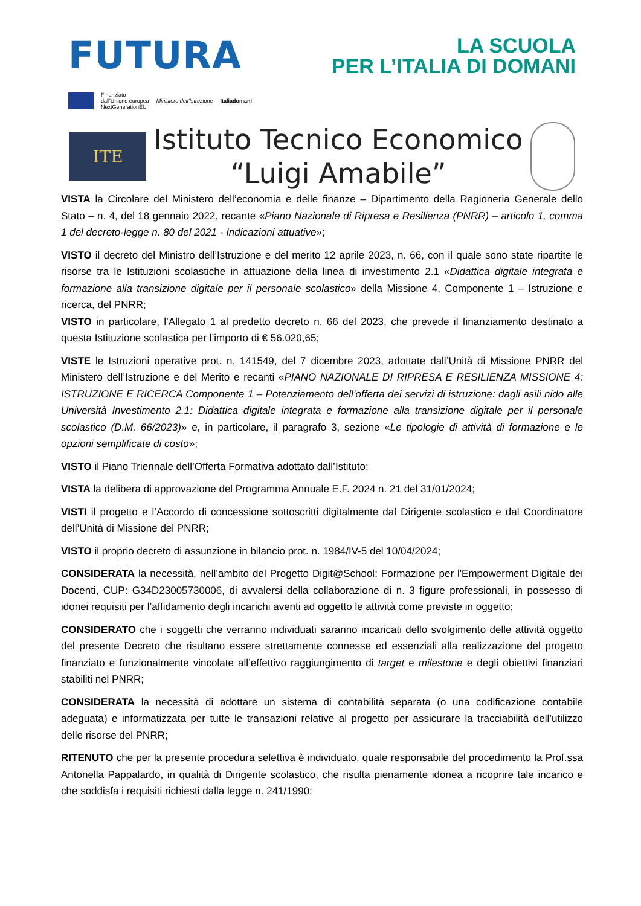FUTURA
LA SCUOLA
PER L’ITALIA DI DOMANI
Finanziato
dall'Unione europea
NextGenerationEU
Ministero dell'Istruzione Italiadomani
ITE
Istituto Tecnico Economico
“Luigi Amabile”
VISTA la Circolare del Ministero dell’economia e delle finanze – Dipartimento della Ragioneria Generale dello Stato – n. 4, del 18 gennaio 2022, recante «Piano Nazionale di Ripresa e Resilienza (PNRR) – articolo 1, comma 1 del decreto-legge n. 80 del 2021 - Indicazioni attuative»;
VISTO il decreto del Ministro dell’Istruzione e del merito 12 aprile 2023, n. 66, con il quale sono state ripartite le risorse tra le Istituzioni scolastiche in attuazione della linea di investimento 2.1 «Didattica digitale integrata e formazione alla transizione digitale per il personale scolastico» della Missione 4, Componente 1 – Istruzione e ricerca, del PNRR;
VISTO in particolare, l’Allegato 1 al predetto decreto n. 66 del 2023, che prevede il finanziamento destinato a questa Istituzione scolastica per l’importo di € 56.020,65;
VISTE le Istruzioni operative prot. n. 141549, del 7 dicembre 2023, adottate dall’Unità di Missione PNRR del Ministero dell’Istruzione e del Merito e recanti «PIANO NAZIONALE DI RIPRESA E RESILIENZA MISSIONE 4: ISTRUZIONE E RICERCA Componente 1 – Potenziamento dell’offerta dei servizi di istruzione: dagli asili nido alle Università Investimento 2.1: Didattica digitale integrata e formazione alla transizione digitale per il personale scolastico (D.M. 66/2023)» e, in particolare, il paragrafo 3, sezione «Le tipologie di attività di formazione e le opzioni semplificate di costo»;
VISTO il Piano Triennale dell’Offerta Formativa adottato dall’Istituto;
VISTA la delibera di approvazione del Programma Annuale E.F. 2024 n. 21 del 31/01/2024;
VISTI il progetto e l’Accordo di concessione sottoscritti digitalmente dal Dirigente scolastico e dal Coordinatore dell’Unità di Missione del PNRR;
VISTO il proprio decreto di assunzione in bilancio prot. n. 1984/IV-5 del 10/04/2024;
CONSIDERATA la necessità, nell’ambito del Progetto Digit@School: Formazione per l'Empowerment Digitale dei Docenti, CUP: G34D23005730006, di avvalersi della collaborazione di n. 3 figure professionali, in possesso di idonei requisiti per l’affidamento degli incarichi aventi ad oggetto le attività come previste in oggetto;
CONSIDERATO che i soggetti che verranno individuati saranno incaricati dello svolgimento delle attività oggetto del presente Decreto che risultano essere strettamente connesse ed essenziali alla realizzazione del progetto finanziato e funzionalmente vincolate all’effettivo raggiungimento di target e milestone e degli obiettivi finanziari stabiliti nel PNRR;
CONSIDERATA la necessità di adottare un sistema di contabilità separata (o una codificazione contabile adeguata) e informatizzata per tutte le transazioni relative al progetto per assicurare la tracciabilità dell’utilizzo delle risorse del PNRR;
RITENUTO che per la presente procedura selettiva è individuato, quale responsabile del procedimento la Prof.ssa Antonella Pappalardo, in qualità di Dirigente scolastico, che risulta pienamente idonea a ricoprire tale incarico e che soddisfa i requisiti richiesti dalla legge n. 241/1990;